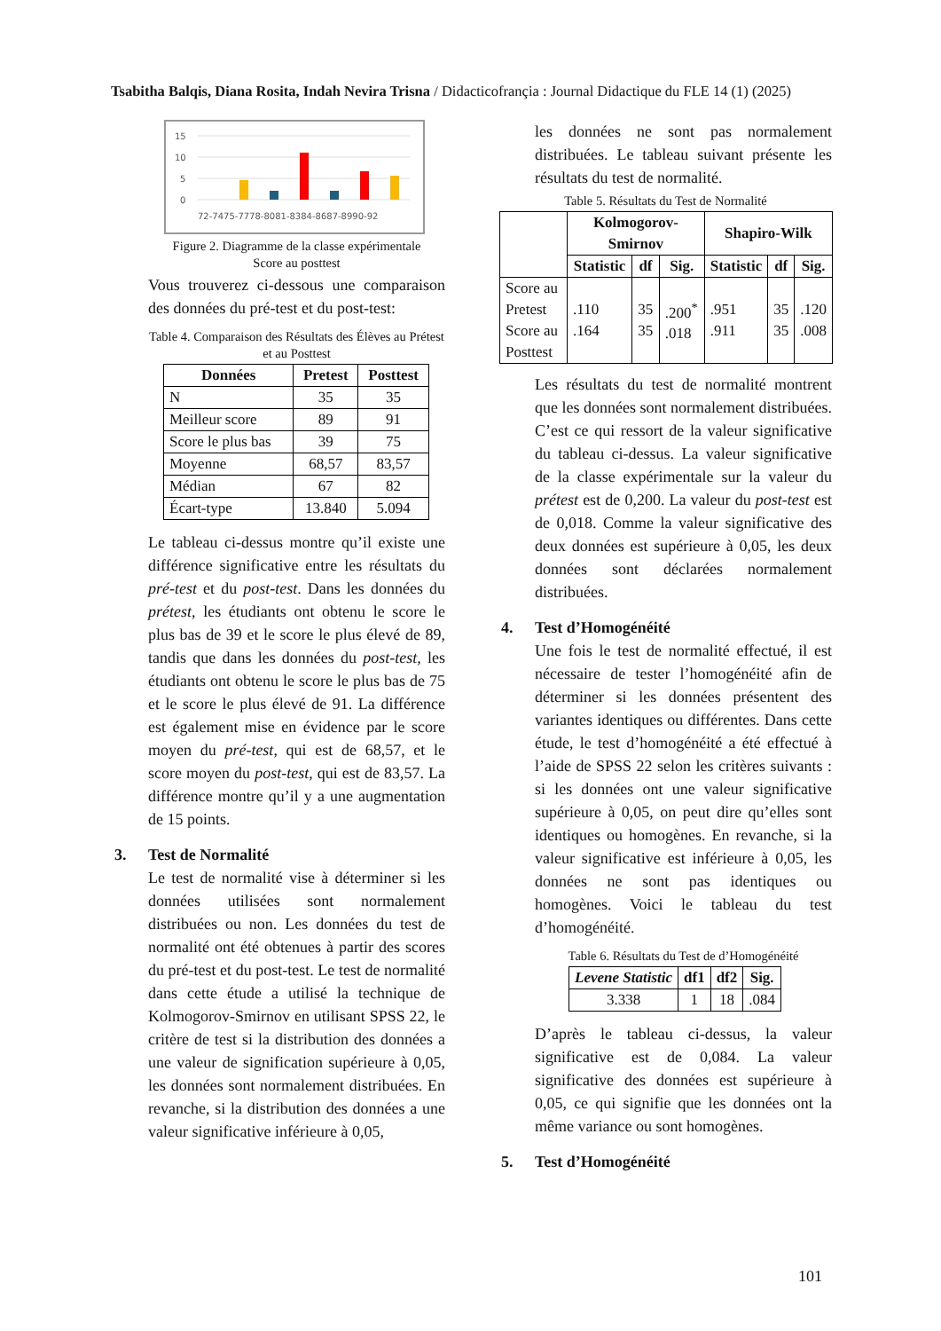Tsabitha Balqis, Diana Rosita, Indah Nevira Trisna / Didacticofrançia : Journal Didactique du FLE 14 (1) (2025)
15
10
5
0
72-7475-7778-8081-8384-8687-8990-92
Figure 2. Diagramme de la classe expérimentale
Score au posttest
Vous trouverez ci-dessous une comparaison des données du pré-test et du post-test:
Table 4. Comparaison des Résultats des Élèves au Prétest et au Posttest
| Données | Pretest | Posttest |
| --- | --- | --- |
| N | 35 | 35 |
| Meilleur score | 89 | 91 |
| Score le plus bas | 39 | 75 |
| Moyenne | 68,57 | 83,57 |
| Médian | 67 | 82 |
| Écart-type | 13.840 | 5.094 |
Le tableau ci-dessus montre qu’il existe une différence significative entre les résultats du pré-test et du post-test. Dans les données du prétest, les étudiants ont obtenu le score le plus bas de 39 et le score le plus élevé de 89, tandis que dans les données du post-test, les étudiants ont obtenu le score le plus bas de 75 et le score le plus élevé de 91. La différence est également mise en évidence par le score moyen du pré-test, qui est de 68,57, et le score moyen du post-test, qui est de 83,57. La différence montre qu’il y a une augmentation de 15 points.
3. Test de Normalité
Le test de normalité vise à déterminer si les données utilisées sont normalement distribuées ou non. Les données du test de normalité ont été obtenues à partir des scores du pré-test et du post-test. Le test de normalité dans cette étude a utilisé la technique de Kolmogorov-Smirnov en utilisant SPSS 22, le critère de test si la distribution des données a une valeur de signification supérieure à 0,05, les données sont normalement distribuées. En revanche, si la distribution des données a une valeur significative inférieure à 0,05,
les données ne sont pas normalement distribuées. Le tableau suivant présente les résultats du test de normalité.
Table 5. Résultats du Test de Normalité
| | Kolmogorov-Smirnov | | | Shapiro-Wilk | | |
| --- | --- | --- | --- | --- | --- | --- |
| | Statistic | df | Sig. | Statistic | df | Sig. |
| Score au Pretest Score au Posttest | .110 .164 | 35 35 | .200<sup>*</sup> .018 | .951 .911 | 35 35 | .120 .008 |
Les résultats du test de normalité montrent que les données sont normalement distribuées. C’est ce qui ressort de la valeur significative du tableau ci-dessus. La valeur significative de la classe expérimentale sur la valeur du prétest est de 0,200. La valeur du post-test est de 0,018. Comme la valeur significative des deux données est supérieure à 0,05, les deux données sont déclarées normalement distribuées.
4. Test d’Homogénéité
Une fois le test de normalité effectué, il est nécessaire de tester l’homogénéité afin de déterminer si les données présentent des variantes identiques ou différentes. Dans cette étude, le test d’homogénéité a été effectué à l’aide de SPSS 22 selon les critères suivants : si les données ont une valeur significative supérieure à 0,05, on peut dire qu’elles sont identiques ou homogènes. En revanche, si la valeur significative est inférieure à 0,05, les données ne sont pas identiques ou homogènes. Voici le tableau du test d’homogénéité.
Table 6. Résultats du Test de d’Homogénéité
| Levene Statistic | df1 | df2 | Sig. |
| --- | --- | --- | --- |
| 3.338 | 1 | 18 | .084 |
D’après le tableau ci-dessus, la valeur significative est de 0,084. La valeur significative des données est supérieure à 0,05, ce qui signifie que les données ont la même variance ou sont homogènes.
5. Test d’Homogénéité
101